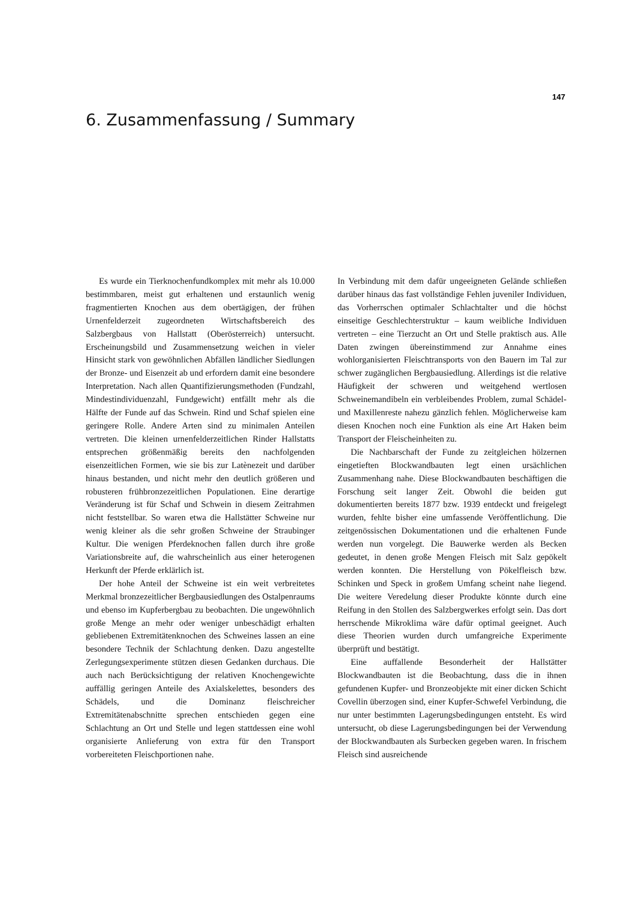147
6. Zusammenfassung / Summary
Es wurde ein Tierknochenfundkomplex mit mehr als 10.000 bestimmbaren, meist gut erhaltenen und erstaunlich wenig fragmentierten Knochen aus dem obertägigen, der frühen Urnenfelderzeit zugeordneten Wirtschaftsbereich des Salzbergbaus von Hallstatt (Oberösterreich) untersucht. Erscheinungsbild und Zusammensetzung weichen in vieler Hinsicht stark von gewöhnlichen Abfällen ländlicher Siedlungen der Bronze- und Eisenzeit ab und erfordern damit eine besondere Interpretation. Nach allen Quantifizierungsmethoden (Fundzahl, Mindestindividuenzahl, Fundgewicht) entfällt mehr als die Hälfte der Funde auf das Schwein. Rind und Schaf spielen eine geringere Rolle. Andere Arten sind zu minimalen Anteilen vertreten. Die kleinen urnenfelderzeitlichen Rinder Hallstatts entsprechen größenmäßig bereits den nachfolgenden eisenzeitlichen Formen, wie sie bis zur Latènezeit und darüber hinaus bestanden, und nicht mehr den deutlich größeren und robusteren frühbronzezeitlichen Populationen. Eine derartige Veränderung ist für Schaf und Schwein in diesem Zeitrahmen nicht feststellbar. So waren etwa die Hallstätter Schweine nur wenig kleiner als die sehr großen Schweine der Straubinger Kultur. Die wenigen Pferdeknochen fallen durch ihre große Variationsbreite auf, die wahrscheinlich aus einer heterogenen Herkunft der Pferde erklärlich ist.
Der hohe Anteil der Schweine ist ein weit verbreitetes Merkmal bronzezeitlicher Bergbausiedlungen des Ostalpenraums und ebenso im Kupferbergbau zu beobachten. Die ungewöhnlich große Menge an mehr oder weniger unbeschädigt erhalten gebliebenen Extremitätenknochen des Schweines lassen an eine besondere Technik der Schlachtung denken. Dazu angestellte Zerlegungsexperimente stützen diesen Gedanken durchaus. Die auch nach Berücksichtigung der relativen Knochengewichte auffällig geringen Anteile des Axialskelettes, besonders des Schädels, und die Dominanz fleischreicher Extremitätenabschnitte sprechen entschieden gegen eine Schlachtung an Ort und Stelle und legen stattdessen eine wohl organisierte Anlieferung von extra für den Transport vorbereiteten Fleischportionen nahe.
In Verbindung mit dem dafür ungeeigneten Gelände schließen darüber hinaus das fast vollständige Fehlen juveniler Individuen, das Vorherrschen optimaler Schlachtalter und die höchst einseitige Geschlechterstruktur – kaum weibliche Individuen vertreten – eine Tierzucht an Ort und Stelle praktisch aus. Alle Daten zwingen übereinstimmend zur Annahme eines wohlorganisierten Fleischtransports von den Bauern im Tal zur schwer zugänglichen Bergbausiedlung. Allerdings ist die relative Häufigkeit der schweren und weitgehend wertlosen Schweinemandibeln ein verbleibendes Problem, zumal Schädel- und Maxillenreste nahezu gänzlich fehlen. Möglicherweise kam diesen Knochen noch eine Funktion als eine Art Haken beim Transport der Fleischeinheiten zu.
Die Nachbarschaft der Funde zu zeitgleichen hölzernen eingetieften Blockwandbauten legt einen ursächlichen Zusammenhang nahe. Diese Blockwandbauten beschäftigen die Forschung seit langer Zeit. Obwohl die beiden gut dokumentierten bereits 1877 bzw. 1939 entdeckt und freigelegt wurden, fehlte bisher eine umfassende Veröffentlichung. Die zeitgenössischen Dokumentationen und die erhaltenen Funde werden nun vorgelegt. Die Bauwerke werden als Becken gedeutet, in denen große Mengen Fleisch mit Salz gepökelt werden konnten. Die Herstellung von Pökelfleisch bzw. Schinken und Speck in großem Umfang scheint nahe liegend. Die weitere Veredelung dieser Produkte könnte durch eine Reifung in den Stollen des Salzbergwerkes erfolgt sein. Das dort herrschende Mikroklima wäre dafür optimal geeignet. Auch diese Theorien wurden durch umfangreiche Experimente überprüft und bestätigt.
Eine auffallende Besonderheit der Hallstätter Blockwandbauten ist die Beobachtung, dass die in ihnen gefundenen Kupfer- und Bronzeobjekte mit einer dicken Schicht Covellin überzogen sind, einer Kupfer-Schwefel Verbindung, die nur unter bestimmten Lagerungsbedingungen entsteht. Es wird untersucht, ob diese Lagerungsbedingungen bei der Verwendung der Blockwandbauten als Surbecken gegeben waren. In frischem Fleisch sind ausreichende